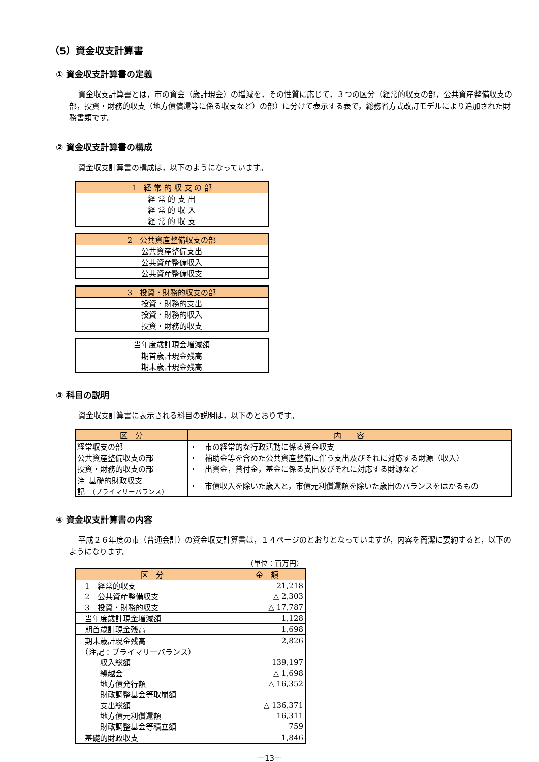（5）資金収支計算書
① 資金収支計算書の定義
資金収支計算書とは，市の資金（歳計現金）の増減を，その性質に応じて，３つの区分（経常的収支の部，公共資産整備収支の部，投資・財務的収支（地方債償還等に係る収支など）の部）に分けて表示する表で，総務省方式改訂モデルにより追加された財務書類です。
② 資金収支計算書の構成
資金収支計算書の構成は，以下のようになっています。
| 1 経 常 的 収 支 の 部 |
| 経 常 的 支 出 |
| 経 常 的 収 入 |
| 経 常 的 収 支 |
| 2 公共資産整備収支の部 |
| 公共資産整備支出 |
| 公共資産整備収入 |
| 公共資産整備収支 |
| 3 投資・財務的収支の部 |
| 投資・財務的支出 |
| 投資・財務的収入 |
| 投資・財務的収支 |
| 当年度歳計現金増減額 |
| 期首歳計現金残高 |
| 期末歳計現金残高 |
③ 科目の説明
資金収支計算書に表示される科目の説明は，以下のとおりです。
| 区 分 | | 内 容 |
| --- | --- | --- |
| 経常収支の部 | | ・ 市の経常的な行政活動に係る資金収支 |
| 公共資産整備収支の部 | | ・ 補助金等を含めた公共資産整備に伴う支出及びそれに対応する財源（収入） |
| 投資・財務的収支の部 | | ・ 出資金，貸付金，基金に係る支出及びそれに対応する財源など |
| 注 記 | 基礎的財政収支 （プライマリーバランス） | ・ 市債収入を除いた歳入と，市債元利償還額を除いた歳出のバランスをはかるもの |
④ 資金収支計算書の内容
平成２６年度の市（普通会計）の資金収支計算書は，１４ページのとおりとなっていますが，内容を簡潔に要約すると，以下のようになります。
（単位：百万円）
| 区 分 | 金 額 |
| --- | --- |
| 1 経常的収支 | 21,218 |
| 2 公共資産整備収支 | △ 2,303 |
| 3 投資・財務的収支 | △ 17,787 |
| 当年度歳計現金増減額 | 1,128 |
| 期首歳計現金残高 | 1,698 |
| 期末歳計現金残高 | 2,826 |
| （注記：プライマリーバランス） | |
| 収入総額 | 139,197 |
| 繰越金 | △ 1,698 |
| 地方債発行額 | △ 16,352 |
| 財政調整基金等取崩額 | |
| 支出総額 | △ 136,371 |
| 地方債元利償還額 | 16,311 |
| 財政調整基金等積立額 | 759 |
| 基礎的財政収支 | 1,846 |
－13－